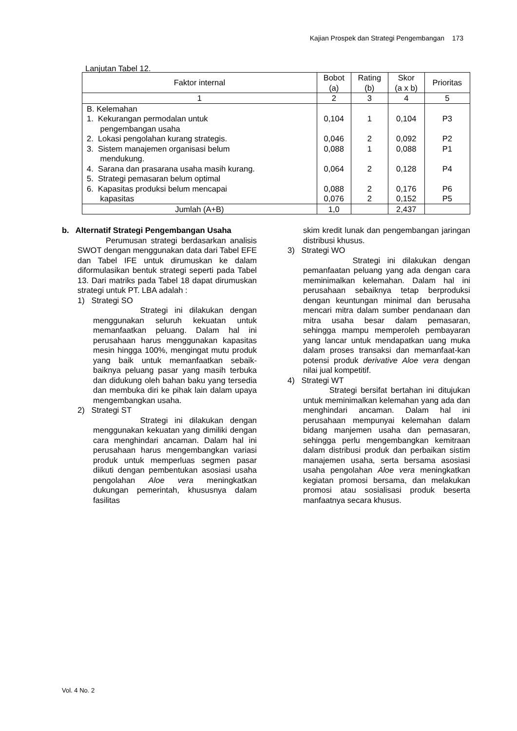Kajian Prospek dan Strategi Pengembangan 173
Lanjutan Tabel 12.
| Faktor internal | Bobot (a) | Rating (b) | Skor (a x b) | Prioritas |
| --- | --- | --- | --- | --- |
| 1 | 2 | 3 | 4 | 5 |
| B. Kelemahan 1. Kekurangan permodalan untuk pengembangan usaha 2. Lokasi pengolahan kurang strategis. 3. Sistem manajemen organisasi belum mendukung. 4. Sarana dan prasarana usaha masih kurang. 5. Strategi pemasaran belum optimal 6. Kapasitas produksi belum mencapai kapasitas | 0,104 0,046 0,088 0,064 0,088 0,076 | 1 2 1 2 2 2 | 0,104 0,092 0,088 0,128 0,176 0,152 | P3 P2 P1 P4 P6 P5 |
| Jumlah (A+B) | 1,0 | | 2,437 | |
b. Alternatif Strategi Pengembangan Usaha
Perumusan strategi berdasarkan analisis SWOT dengan menggunakan data dari Tabel EFE dan Tabel IFE untuk dirumuskan ke dalam diformulasikan bentuk strategi seperti pada Tabel 13. Dari matriks pada Tabel 18 dapat dirumuskan strategi untuk PT. LBA adalah :
1) Strategi SO
Strategi ini dilakukan dengan menggunakan seluruh kekuatan untuk memanfaatkan peluang. Dalam hal ini perusahaan harus menggunakan kapasitas mesin hingga 100%, mengingat mutu produk yang baik untuk memanfaatkan sebaik-baiknya peluang pasar yang masih terbuka dan didukung oleh bahan baku yang tersedia dan membuka diri ke pihak lain dalam upaya mengembangkan usaha.
2) Strategi ST
Strategi ini dilakukan dengan menggunakan kekuatan yang dimiliki dengan cara menghindari ancaman. Dalam hal ini perusahaan harus mengembangkan variasi produk untuk memperluas segmen pasar diikuti dengan pembentukan asosiasi usaha pengolahan Aloe vera meningkatkan dukungan pemerintah, khususnya dalam fasilitas
skim kredit lunak dan pengembangan jaringan distribusi khusus.
3) Strategi WO
Strategi ini dilakukan dengan pemanfaatan peluang yang ada dengan cara meminimalkan kelemahan. Dalam hal ini perusahaan sebaiknya tetap berproduksi dengan keuntungan minimal dan berusaha mencari mitra dalam sumber pendanaan dan mitra usaha besar dalam pemasaran, sehingga mampu memperoleh pembayaran yang lancar untuk mendapatkan uang muka dalam proses transaksi dan memanfaat-kan potensi produk derivative Aloe vera dengan nilai jual kompetitif.
4) Strategi WT
Strategi bersifat bertahan ini ditujukan untuk meminimalkan kelemahan yang ada dan menghindari ancaman. Dalam hal ini perusahaan mempunyai kelemahan dalam bidang manjemen usaha dan pemasaran, sehingga perlu mengembangkan kemitraan dalam distribusi produk dan perbaikan sistim manajemen usaha, serta bersama asosiasi usaha pengolahan Aloe vera meningkatkan kegiatan promosi bersama, dan melakukan promosi atau sosialisasi produk beserta manfaatnya secara khusus.
Vol. 4 No. 2